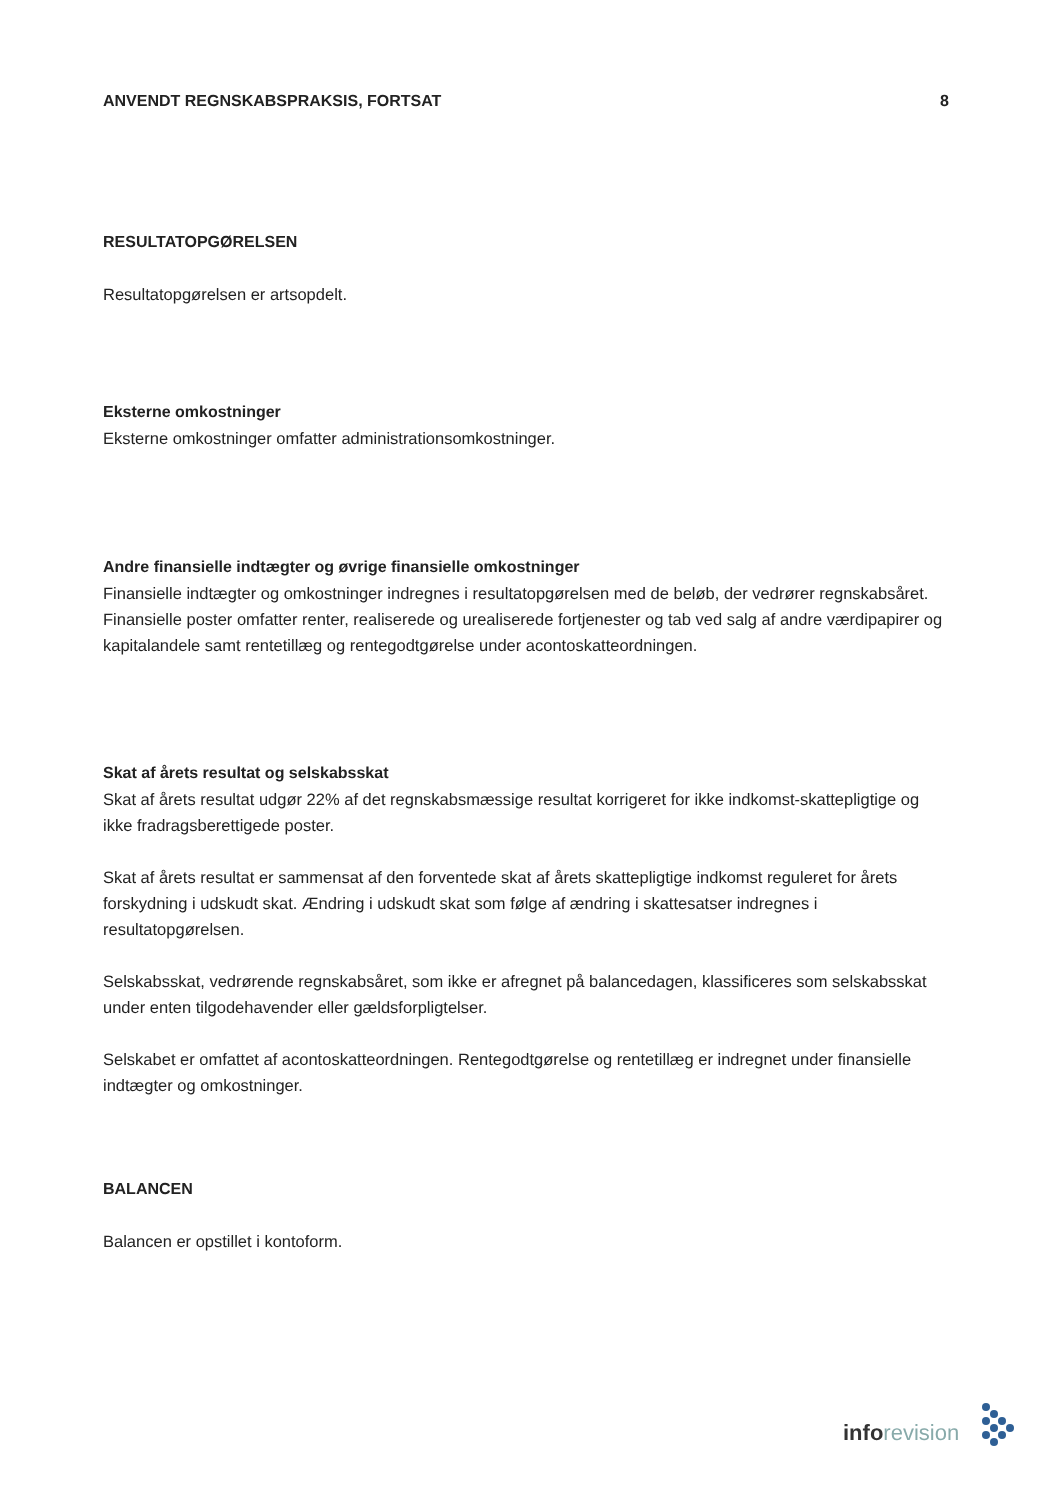ANVENDT REGNSKABSPRAKSIS, FORTSAT 8
RESULTATOPGØRELSEN
Resultatopgørelsen er artsopdelt.
Eksterne omkostninger
Eksterne omkostninger omfatter administrationsomkostninger.
Andre finansielle indtægter og øvrige finansielle omkostninger
Finansielle indtægter og omkostninger indregnes i resultatopgørelsen med de beløb, der vedrører regnskabsåret. Finansielle poster omfatter renter, realiserede og urealiserede fortjenester og tab ved salg af andre værdipapirer og kapitalandele samt rentetillæg og rentegodtgørelse under acontoskatteordningen.
Skat af årets resultat og selskabsskat
Skat af årets resultat udgør 22% af det regnskabsmæssige resultat korrigeret for ikke indkomst-skattepligtige og ikke fradragsberettigede poster.
Skat af årets resultat er sammensat af den forventede skat af årets skattepligtige indkomst reguleret for årets forskydning i udskudt skat. Ændring i udskudt skat som følge af ændring i skattesatser indregnes i resultatopgørelsen.
Selskabsskat, vedrørende regnskabsåret, som ikke er afregnet på balancedagen, klassificeres som selskabsskat under enten tilgodehavender eller gældsforpligtelser.
Selskabet er omfattet af acontoskatteordningen. Rentegodtgørelse og rentetillæg er indregnet under finansielle indtægter og omkostninger.
BALANCEN
Balancen er opstillet i kontoform.
info revision